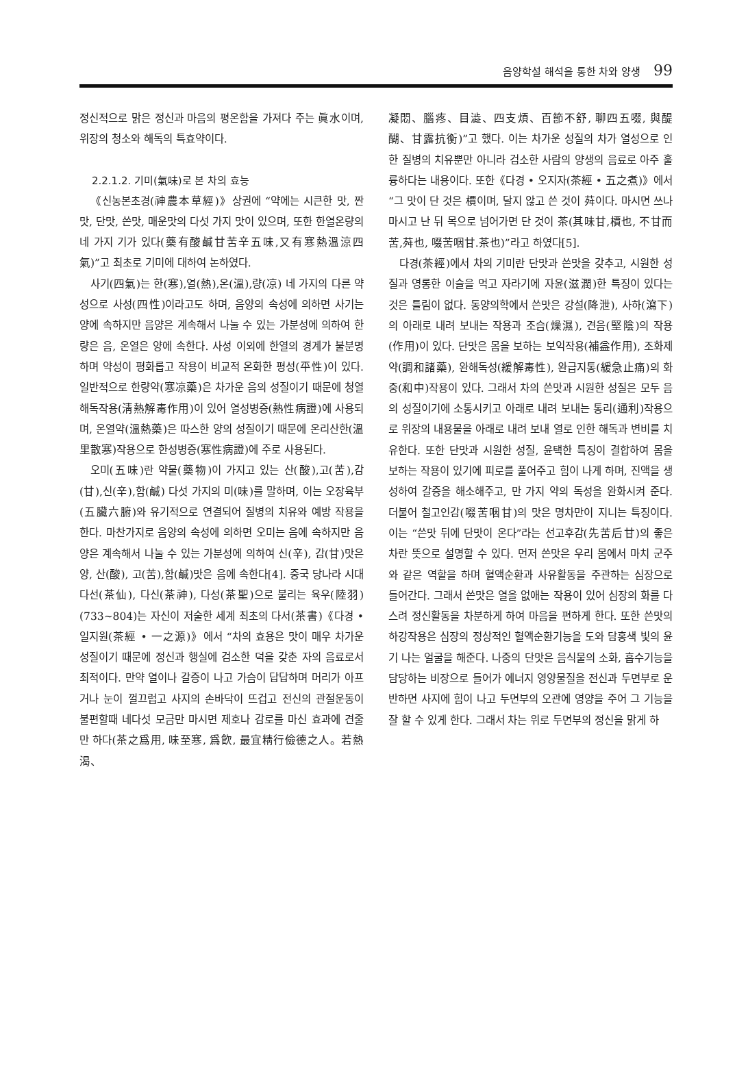음양학설 해석을 통한 차와 양생 99
정신적으로 맑은 정신과 마음의 평온함을 가져다 주는 眞水이며, 위장의 청소와 해독의 특효약이다.
2.2.1.2. 기미(氣味)로 본 차의 효능
《신농본초경(神農本草經)》상권에 “약에는 시큰한 맛, 짠맛, 단맛, 쓴맛, 매운맛의 다섯 가지 맛이 있으며, 또한 한열온량의 네 가지 기가 있다(藥有酸鹹甘苦辛五味,又有寒熱溫涼四氣)”고 최초로 기미에 대하여 논하였다.
사기(四氣)는 한(寒),열(熱),온(溫),량(凉) 네 가지의 다른 약성으로 사성(四性)이라고도 하며, 음양의 속성에 의하면 사기는 양에 속하지만 음양은 계속해서 나눌 수 있는 가분성에 의하여 한량은 음, 온열은 양에 속한다. 사성 이외에 한열의 경계가 불분명하며 약성이 평화롭고 작용이 비교적 온화한 평성(平性)이 있다. 일반적으로 한량약(寒凉藥)은 차가운 음의 성질이기 때문에 청열해독작용(淸熱解毒作用)이 있어 열성병증(熱性病證)에 사용되며, 온열약(溫熱藥)은 따스한 양의 성질이기 때문에 온리산한(溫里散寒)작용으로 한성병증(寒性病證)에 주로 사용된다.
오미(五味)란 약물(藥物)이 가지고 있는 산(酸),고(苦),감(甘),신(辛),함(鹹) 다섯 가지의 미(味)를 말하며, 이는 오장육부(五臟六腑)와 유기적으로 연결되어 질병의 치유와 예방 작용을 한다. 마찬가지로 음양의 속성에 의하면 오미는 음에 속하지만 음양은 계속해서 나눌 수 있는 가분성에 의하여 신(辛), 감(甘)맛은 양, 산(酸), 고(苦),함(鹹)맛은 음에 속한다[4]. 중국 당나라 시대 다선(茶仙), 다신(茶神), 다성(茶聖)으로 불리는 육우(陸羽)(733~804)는 자신이 저술한 세계 최초의 다서(茶書)《다경 • 일지원(茶經 • 一之源)》에서 “차의 효용은 맛이 매우 차가운 성질이기 때문에 정신과 행실에 검소한 덕을 갖춘 자의 음료로서 최적이다. 만약 열이나 갈증이 나고 가슴이 답답하며 머리가 아프거나 눈이 껄끄럽고 사지의 손바닥이 뜨겁고 전신의 관절운동이 불편할때 네다섯 모금만 마시면 제호나 감로를 마신 효과에 견줄만 하다(茶之爲用, 味至寒, 爲飮, 最宜精行儉德之人。若熱渴、
凝悶、腦疼、目澁、四支煩、百節不舒, 聊四五啜, 與醍醐、甘露抗衡)”고 했다. 이는 차가운 성질의 차가 열성으로 인한 질병의 치유뿐만 아니라 검소한 사람의 양생의 음료로 아주 훌륭하다는 내용이다. 또한《다경 • 오지자(茶經 • 五之煮)》에서 “그 맛이 단 것은 檟이며, 달지 않고 쓴 것이 荈이다. 마시면 쓰나 마시고 난 뒤 목으로 넘어가면 단 것이 茶(其味甘,檟也, 不甘而苦,荈也, 啜苦咽甘.茶也)”라고 하였다[5].
다경(茶經)에서 차의 기미란 단맛과 쓴맛을 갖추고, 시원한 성질과 영롱한 이슬을 먹고 자라기에 자윤(滋潤)한 특징이 있다는 것은 틀림이 없다. 동양의학에서 쓴맛은 강설(降泄), 사하(瀉下)의 아래로 내려 보내는 작용과 조습(燥濕), 견음(堅陰)의 작용(作用)이 있다. 단맛은 몸을 보하는 보익작용(補益作用), 조화제약(調和諸藥), 완해독성(緩解毒性), 완급지통(緩急止痛)의 화중(和中)작용이 있다. 그래서 차의 쓴맛과 시원한 성질은 모두 음의 성질이기에 소통시키고 아래로 내려 보내는 통리(通利)작용으로 위장의 내용물을 아래로 내려 보내 열로 인한 해독과 변비를 치유한다. 또한 단맛과 시원한 성질, 윤택한 특징이 결합하여 몸을 보하는 작용이 있기에 피로를 풀어주고 힘이 나게 하며, 진액을 생성하여 갈증을 해소해주고, 만 가지 약의 독성을 완화시켜 준다. 더불어 철고인감(啜苦咽甘)의 맛은 명차만이 지니는 특징이다. 이는 “쓴맛 뒤에 단맛이 온다”라는 선고후감(先苦后甘)의 좋은 차란 뜻으로 설명할 수 있다. 먼저 쓴맛은 우리 몸에서 마치 군주와 같은 역할을 하며 혈액순환과 사유활동을 주관하는 심장으로 들어간다. 그래서 쓴맛은 열을 없애는 작용이 있어 심장의 화를 다스려 정신활동을 차분하게 하여 마음을 편하게 한다. 또한 쓴맛의 하강작용은 심장의 정상적인 혈액순환기능을 도와 담홍색 빛의 윤기 나는 얼굴을 해준다. 나중의 단맛은 음식물의 소화, 흡수기능을 담당하는 비장으로 들어가 에너지 영양물질을 전신과 두면부로 운반하면 사지에 힘이 나고 두면부의 오관에 영양을 주어 그 기능을 잘 할 수 있게 한다. 그래서 차는 위로 두면부의 정신을 맑게 하